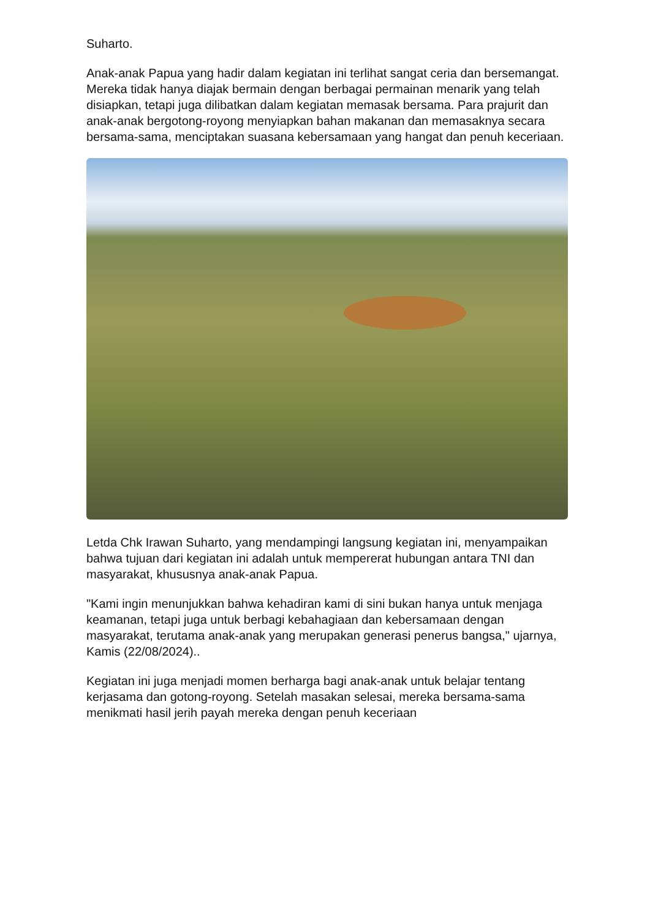Suharto.
Anak-anak Papua yang hadir dalam kegiatan ini terlihat sangat ceria dan bersemangat. Mereka tidak hanya diajak bermain dengan berbagai permainan menarik yang telah disiapkan, tetapi juga dilibatkan dalam kegiatan memasak bersama. Para prajurit dan anak-anak bergotong-royong menyiapkan bahan makanan dan memasaknya secara bersama-sama, menciptakan suasana kebersamaan yang hangat dan penuh keceriaan.
Letda Chk Irawan Suharto, yang mendampingi langsung kegiatan ini, menyampaikan bahwa tujuan dari kegiatan ini adalah untuk mempererat hubungan antara TNI dan masyarakat, khususnya anak-anak Papua.
"Kami ingin menunjukkan bahwa kehadiran kami di sini bukan hanya untuk menjaga keamanan, tetapi juga untuk berbagi kebahagiaan dan kebersamaan dengan masyarakat, terutama anak-anak yang merupakan generasi penerus bangsa," ujarnya, Kamis (22/08/2024)..
Kegiatan ini juga menjadi momen berharga bagi anak-anak untuk belajar tentang kerjasama dan gotong-royong. Setelah masakan selesai, mereka bersama-sama menikmati hasil jerih payah mereka dengan penuh keceriaan